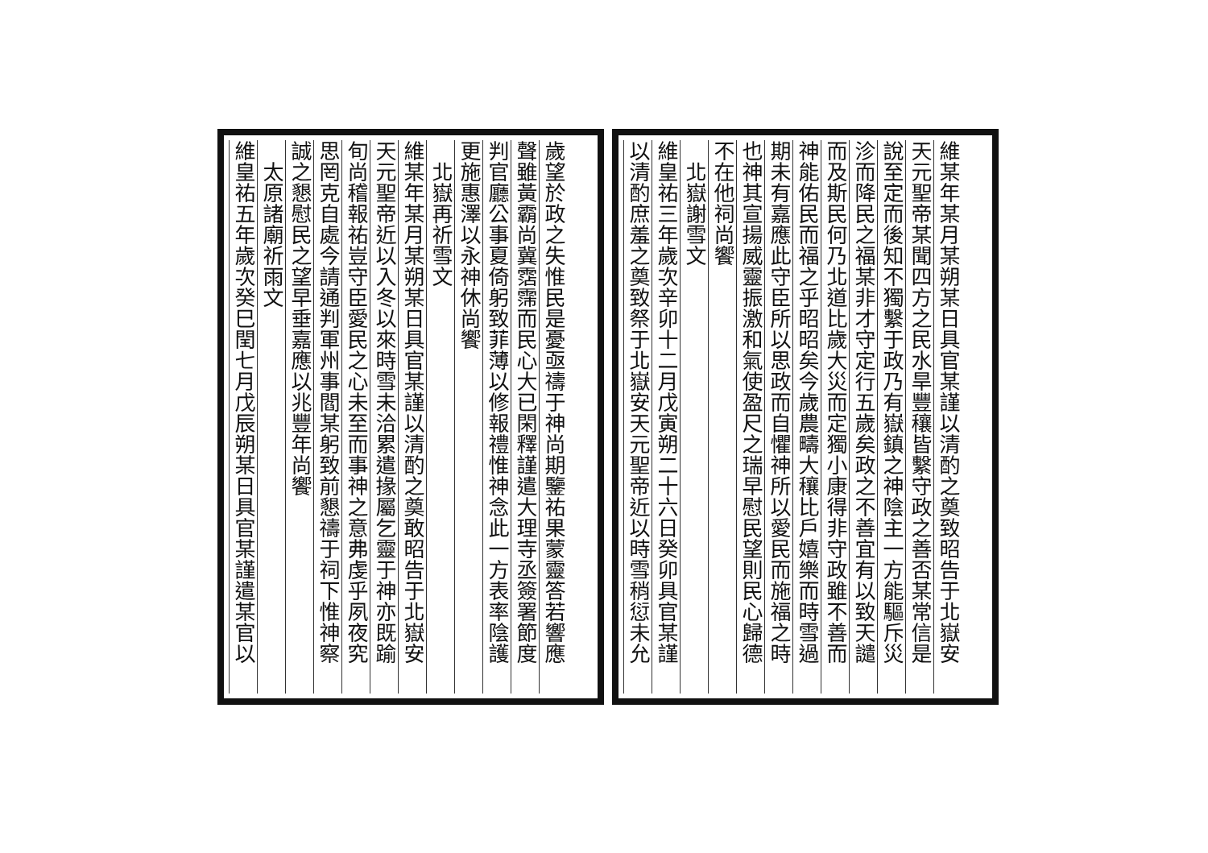維某年某月某朔某日具官某謹以清酌之奠致昭告于北嶽安
天元聖帝某聞四方之民水旱豐穰皆繫守政之善否某常信是
說至定而後知不獨繫于政乃有嶽鎮之神陰主一方能驅斥災
沴而降民之福某非才守定行五歲矣政之不善宜有以致天譴
而及斯民何乃北道比歲大災而定獨小康得非守政雖不善而
神能佑民而福之乎昭昭矣今歲農疇大穰比戶嬉樂而時雪過
期未有嘉應此守臣所以思政而自懼神所以愛民而施福之時
也神其宣揚威靈振激和氣使盈尺之瑞早慰民望則民心歸德
不在他祠尚饗
　北嶽謝雪文
維皇祐三年歲次辛卯十二月戊寅朔二十六日癸卯具官某謹
以清酌庶羞之奠致祭于北嶽安天元聖帝近以時雪稍愆未允
歲望於政之失惟民是憂亟禱于神尚期鑒祐果蒙靈答若響應
聲雖黃霸尚冀霑霈而民心大已閑釋謹遣大理寺丞簽署節度
判官廳公事夏倚躬致菲薄以修報禮惟神念此一方表率陰護
更施惠澤以永神休尚饗
　北嶽再祈雪文
維某年某月某朔某日具官某謹以清酌之奠敢昭告于北嶽安
天元聖帝近以入冬以來時雪未洽累遣掾屬乞靈于神亦既踰
旬尚稽報祐豈守臣愛民之心未至而事神之意弗虔乎夙夜究
思罔克自處今請通判軍州事閻某躬致前懇禱于祠下惟神察
誠之懇慰民之望早垂嘉應以兆豐年尚饗
　太原諸廟祈雨文
維皇祐五年歲次癸巳閏七月戊辰朔某日具官某謹遣某官以